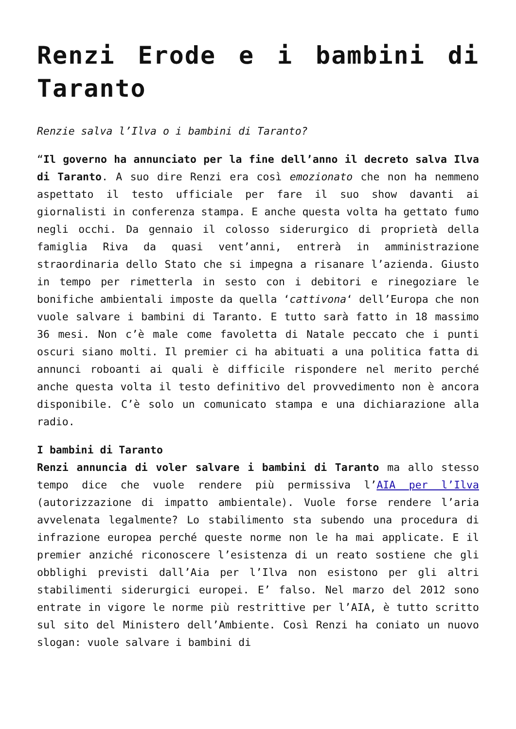Renzi Erode e i bambini di Taranto
Renzie salva l’Ilva o i bambini di Taranto?
“Il governo ha annunciato per la fine dell’anno il decreto salva Ilva di Taranto. A suo dire Renzi era così emozionato che non ha nemmeno aspettato il testo ufficiale per fare il suo show davanti ai giornalisti in conferenza stampa. E anche questa volta ha gettato fumo negli occhi. Da gennaio il colosso siderurgico di proprietà della famiglia Riva da quasi vent’anni, entrerà in amministrazione straordinaria dello Stato che si impegna a risanare l’azienda. Giusto in tempo per rimetterla in sesto con i debitori e rinegoziare le bonifiche ambientali imposte da quella ‘cattivona‘ dell’Europa che non vuole salvare i bambini di Taranto. E tutto sarà fatto in 18 massimo 36 mesi. Non c’è male come favoletta di Natale peccato che i punti oscuri siano molti. Il premier ci ha abituati a una politica fatta di annunci roboanti ai quali è difficile rispondere nel merito perché anche questa volta il testo definitivo del provvedimento non è ancora disponibile. C’è solo un comunicato stampa e una dichiarazione alla radio.
I bambini di Taranto
Renzi annuncia di voler salvare i bambini di Taranto ma allo stesso tempo dice che vuole rendere più permissiva l’AIA per l’Ilva (autorizzazione di impatto ambientale). Vuole forse rendere l’aria avvelenata legalmente? Lo stabilimento sta subendo una procedura di infrazione europea perché queste norme non le ha mai applicate. E il premier anziché riconoscere l’esistenza di un reato sostiene che gli obblighi previsti dall’Aia per l’Ilva non esistono per gli altri stabilimenti siderurgici europei. E’ falso. Nel marzo del 2012 sono entrate in vigore le norme più restrittive per l’AIA, è tutto scritto sul sito del Ministero dell’Ambiente. Così Renzi ha coniato un nuovo slogan: vuole salvare i bambini di